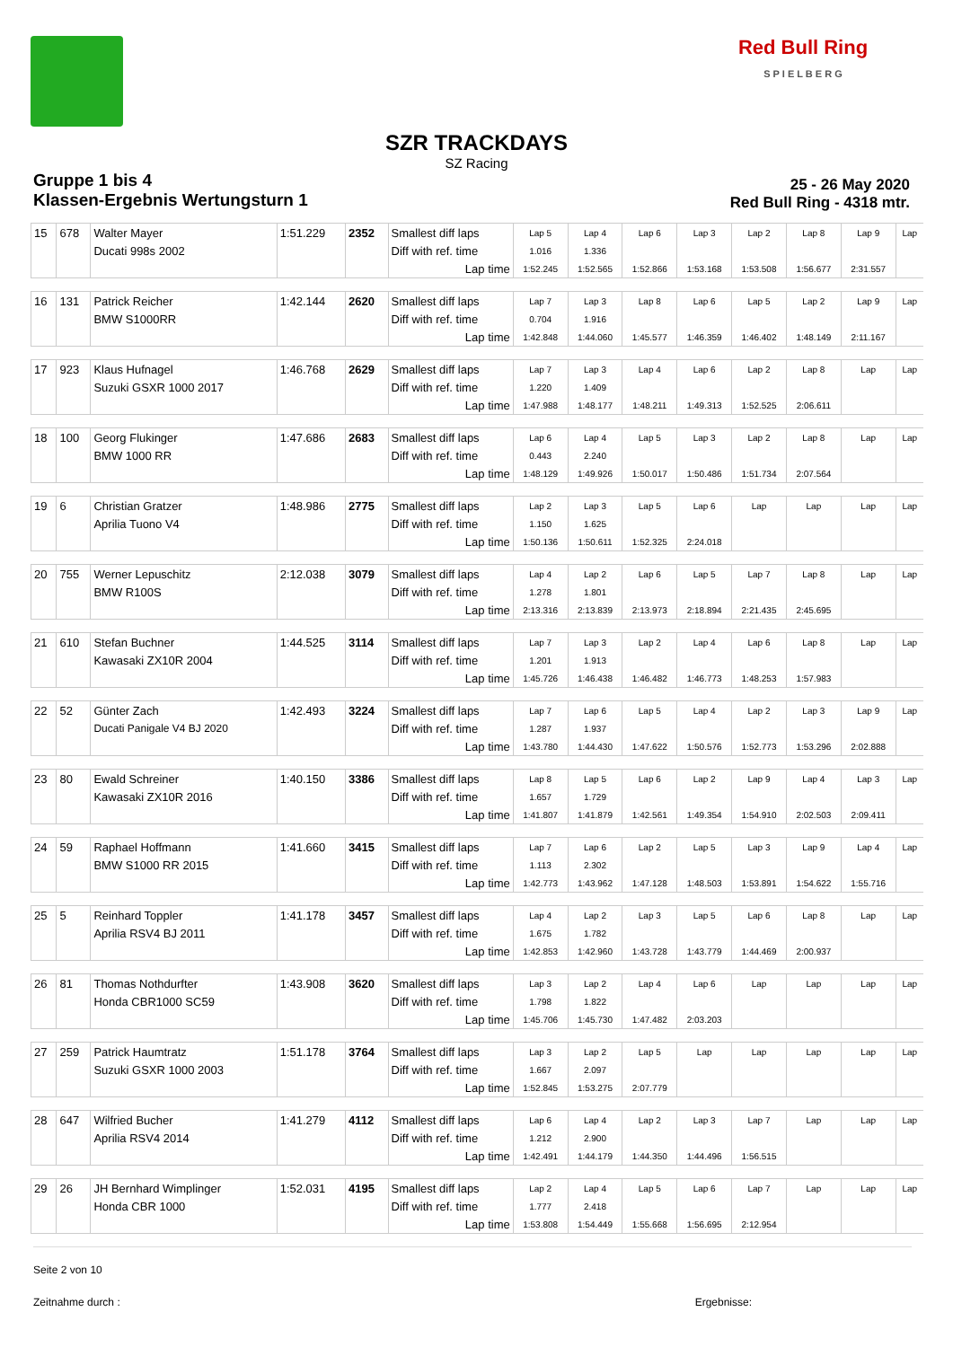Red Bull Ring
S P I E L B E R G
SZR TRACKDAYS
SZ Racing
Gruppe 1 bis 4
Klassen-Ergebnis Wertungsturn 1
25 - 26 May 2020
Red Bull Ring - 4318 mtr.
| 15 | 678 | Walter Mayer | 1:51.229 | 2352 | Smallest diff laps | Lap 5 | Lap 4 | Lap 6 | Lap 3 | Lap 2 | Lap 8 | Lap 9 | Lap |
| | | Ducati 998s 2002 | | | Diff with ref. time | 1.016 | 1.336 | | | | | | |
| | | | | | Lap time | 1:52.245 | 1:52.565 | 1:52.866 | 1:53.168 | 1:53.508 | 1:56.677 | 2:31.557 | |
| 16 | 131 | Patrick Reicher | 1:42.144 | 2620 | Smallest diff laps | Lap 7 | Lap 3 | Lap 8 | Lap 6 | Lap 5 | Lap 2 | Lap 9 | Lap |
| | | BMW S1000RR | | | Diff with ref. time | 0.704 | 1.916 | | | | | | |
| | | | | | Lap time | 1:42.848 | 1:44.060 | 1:45.577 | 1:46.359 | 1:46.402 | 1:48.149 | 2:11.167 | |
| 17 | 923 | Klaus Hufnagel | 1:46.768 | 2629 | Smallest diff laps | Lap 7 | Lap 3 | Lap 4 | Lap 6 | Lap 2 | Lap 8 | Lap | Lap |
| | | Suzuki GSXR 1000 2017 | | | Diff with ref. time | 1.220 | 1.409 | | | | | | |
| | | | | | Lap time | 1:47.988 | 1:48.177 | 1:48.211 | 1:49.313 | 1:52.525 | 2:06.611 | | |
| 18 | 100 | Georg Flukinger | 1:47.686 | 2683 | Smallest diff laps | Lap 6 | Lap 4 | Lap 5 | Lap 3 | Lap 2 | Lap 8 | Lap | Lap |
| | | BMW 1000 RR | | | Diff with ref. time | 0.443 | 2.240 | | | | | | |
| | | | | | Lap time | 1:48.129 | 1:49.926 | 1:50.017 | 1:50.486 | 1:51.734 | 2:07.564 | | |
| 19 | 6 | Christian Gratzer | 1:48.986 | 2775 | Smallest diff laps | Lap 2 | Lap 3 | Lap 5 | Lap 6 | Lap | Lap | Lap | Lap |
| | | Aprilia Tuono V4 | | | Diff with ref. time | 1.150 | 1.625 | | | | | | |
| | | | | | Lap time | 1:50.136 | 1:50.611 | 1:52.325 | 2:24.018 | | | | |
| 20 | 755 | Werner Lepuschitz | 2:12.038 | 3079 | Smallest diff laps | Lap 4 | Lap 2 | Lap 6 | Lap 5 | Lap 7 | Lap 8 | Lap | Lap |
| | | BMW R100S | | | Diff with ref. time | 1.278 | 1.801 | | | | | | |
| | | | | | Lap time | 2:13.316 | 2:13.839 | 2:13.973 | 2:18.894 | 2:21.435 | 2:45.695 | | |
| 21 | 610 | Stefan Buchner | 1:44.525 | 3114 | Smallest diff laps | Lap 7 | Lap 3 | Lap 2 | Lap 4 | Lap 6 | Lap 8 | Lap | Lap |
| | | Kawasaki ZX10R 2004 | | | Diff with ref. time | 1.201 | 1.913 | | | | | | |
| | | | | | Lap time | 1:45.726 | 1:46.438 | 1:46.482 | 1:46.773 | 1:48.253 | 1:57.983 | | |
| 22 | 52 | Günter Zach | 1:42.493 | 3224 | Smallest diff laps | Lap 7 | Lap 6 | Lap 5 | Lap 4 | Lap 2 | Lap 3 | Lap 9 | Lap |
| | | Ducati Panigale V4 BJ 2020 | | | Diff with ref. time | 1.287 | 1.937 | | | | | | |
| | | | | | Lap time | 1:43.780 | 1:44.430 | 1:47.622 | 1:50.576 | 1:52.773 | 1:53.296 | 2:02.888 | |
| 23 | 80 | Ewald Schreiner | 1:40.150 | 3386 | Smallest diff laps | Lap 8 | Lap 5 | Lap 6 | Lap 2 | Lap 9 | Lap 4 | Lap 3 | Lap |
| | | Kawasaki ZX10R 2016 | | | Diff with ref. time | 1.657 | 1.729 | | | | | | |
| | | | | | Lap time | 1:41.807 | 1:41.879 | 1:42.561 | 1:49.354 | 1:54.910 | 2:02.503 | 2:09.411 | |
| 24 | 59 | Raphael Hoffmann | 1:41.660 | 3415 | Smallest diff laps | Lap 7 | Lap 6 | Lap 2 | Lap 5 | Lap 3 | Lap 9 | Lap 4 | Lap |
| | | BMW S1000 RR 2015 | | | Diff with ref. time | 1.113 | 2.302 | | | | | | |
| | | | | | Lap time | 1:42.773 | 1:43.962 | 1:47.128 | 1:48.503 | 1:53.891 | 1:54.622 | 1:55.716 | |
| 25 | 5 | Reinhard Toppler | 1:41.178 | 3457 | Smallest diff laps | Lap 4 | Lap 2 | Lap 3 | Lap 5 | Lap 6 | Lap 8 | Lap | Lap |
| | | Aprilia RSV4 BJ 2011 | | | Diff with ref. time | 1.675 | 1.782 | | | | | | |
| | | | | | Lap time | 1:42.853 | 1:42.960 | 1:43.728 | 1:43.779 | 1:44.469 | 2:00.937 | | |
| 26 | 81 | Thomas Nothdurfter | 1:43.908 | 3620 | Smallest diff laps | Lap 3 | Lap 2 | Lap 4 | Lap 6 | Lap | Lap | Lap | Lap |
| | | Honda CBR1000 SC59 | | | Diff with ref. time | 1.798 | 1.822 | | | | | | |
| | | | | | Lap time | 1:45.706 | 1:45.730 | 1:47.482 | 2:03.203 | | | | |
| 27 | 259 | Patrick Haumtratz | 1:51.178 | 3764 | Smallest diff laps | Lap 3 | Lap 2 | Lap 5 | Lap | Lap | Lap | Lap | Lap |
| | | Suzuki GSXR 1000 2003 | | | Diff with ref. time | 1.667 | 2.097 | | | | | | |
| | | | | | Lap time | 1:52.845 | 1:53.275 | 2:07.779 | | | | | |
| 28 | 647 | Wilfried Bucher | 1:41.279 | 4112 | Smallest diff laps | Lap 6 | Lap 4 | Lap 2 | Lap 3 | Lap 7 | Lap | Lap | Lap |
| | | Aprilia RSV4 2014 | | | Diff with ref. time | 1.212 | 2.900 | | | | | | |
| | | | | | Lap time | 1:42.491 | 1:44.179 | 1:44.350 | 1:44.496 | 1:56.515 | | | |
| 29 | 26 | JH Bernhard Wimplinger | 1:52.031 | 4195 | Smallest diff laps | Lap 2 | Lap 4 | Lap 5 | Lap 6 | Lap 7 | Lap | Lap | Lap |
| | | Honda CBR 1000 | | | Diff with ref. time | 1.777 | 2.418 | | | | | | |
| | | | | | Lap time | 1:53.808 | 1:54.449 | 1:55.668 | 1:56.695 | 2:12.954 | | | |
Seite 2 von 10
Zeitnahme durch : Ergebnisse: